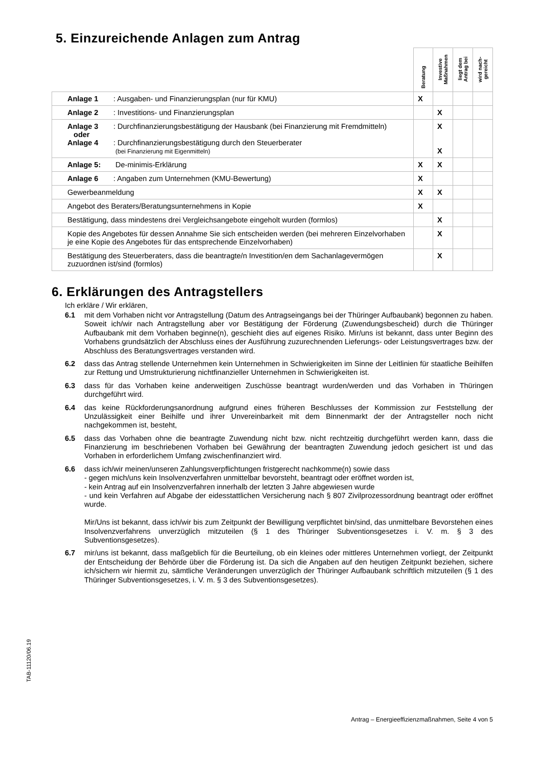5. Einzureichende Anlagen zum Antrag
| | Beratung | Investive Maßnahmen | liegt dem Antrag bei | wird nach-gereicht |
| Anlage 1 : Ausgaben- und Finanzierungsplan (nur für KMU) | X | | | |
| Anlage 2 : Investitions- und Finanzierungsplan | | X | | |
| Anlage 3 : Durchfinanzierungsbestätigung der Hausbank (bei Finanzierung mit Fremdmitteln) oder Anlage 4 : Durchfinanzierungsbestätigung durch den Steuerberater (bei Finanzierung mit Eigenmitteln) | | X X | | |
| Anlage 5: De-minimis-Erklärung | X | X | | |
| Anlage 6 : Angaben zum Unternehmen (KMU-Bewertung) | X | | | |
| Gewerbeanmeldung | X | X | | |
| Angebot des Beraters/Beratungsunternehmens in Kopie | X | | | |
| Bestätigung, dass mindestens drei Vergleichsangebote eingeholt wurden (formlos) | | X | | |
| Kopie des Angebotes für dessen Annahme Sie sich entscheiden werden (bei mehreren Einzelvorhaben je eine Kopie des Angebotes für das entsprechende Einzelvorhaben) | | X | | |
| Bestätigung des Steuerberaters, dass die beantragte/n Investition/en dem Sachanlagevermögen zuzuordnen ist/sind (formlos) | | X | | |
6. Erklärungen des Antragstellers
Ich erkläre / Wir erklären,
6.1 mit dem Vorhaben nicht vor Antragstellung (Datum des Antragseingangs bei der Thüringer Aufbaubank) begonnen zu haben. Soweit ich/wir nach Antragstellung aber vor Bestätigung der Förderung (Zuwendungsbescheid) durch die Thüringer Aufbaubank mit dem Vorhaben beginne(n), geschieht dies auf eigenes Risiko. Mir/uns ist bekannt, dass unter Beginn des Vorhabens grundsätzlich der Abschluss eines der Ausführung zuzurechnenden Lieferungs- oder Leistungsvertrages bzw. der Abschluss des Beratungsvertrages verstanden wird.
6.2 dass das Antrag stellende Unternehmen kein Unternehmen in Schwierigkeiten im Sinne der Leitlinien für staatliche Beihilfen zur Rettung und Umstrukturierung nichtfinanzieller Unternehmen in Schwierigkeiten ist.
6.3 dass für das Vorhaben keine anderweitigen Zuschüsse beantragt wurden/werden und das Vorhaben in Thüringen durchgeführt wird.
6.4 das keine Rückforderungsanordnung aufgrund eines früheren Beschlusses der Kommission zur Feststellung der Unzulässigkeit einer Beihilfe und ihrer Unvereinbarkeit mit dem Binnenmarkt der der Antragsteller noch nicht nachgekommen ist, besteht,
6.5 dass das Vorhaben ohne die beantragte Zuwendung nicht bzw. nicht rechtzeitig durchgeführt werden kann, dass die Finanzierung im beschriebenen Vorhaben bei Gewährung der beantragten Zuwendung jedoch gesichert ist und das Vorhaben in erforderlichem Umfang zwischenfinanziert wird.
6.6 dass ich/wir meinen/unseren Zahlungsverpflichtungen fristgerecht nachkomme(n) sowie dass
- gegen mich/uns kein Insolvenzverfahren unmittelbar bevorsteht, beantragt oder eröffnet worden ist,
- kein Antrag auf ein Insolvenzverfahren innerhalb der letzten 3 Jahre abgewiesen wurde
- und kein Verfahren auf Abgabe der eidesstattlichen Versicherung nach § 807 Zivilprozessordnung beantragt oder eröffnet wurde.
Mir/Uns ist bekannt, dass ich/wir bis zum Zeitpunkt der Bewilligung verpflichtet bin/sind, das unmittelbare Bevorstehen eines Insolvenzverfahrens unverzüglich mitzuteilen (§ 1 des Thüringer Subventionsgesetzes i. V. m. § 3 des Subventionsgesetzes).
6.7 mir/uns ist bekannt, dass maßgeblich für die Beurteilung, ob ein kleines oder mittleres Unternehmen vorliegt, der Zeitpunkt der Entscheidung der Behörde über die Förderung ist. Da sich die Angaben auf den heutigen Zeitpunkt beziehen, sichere ich/sichern wir hiermit zu, sämtliche Veränderungen unverzüglich der Thüringer Aufbaubank schriftlich mitzuteilen (§ 1 des Thüringer Subventionsgesetzes, i. V. m. § 3 des Subventionsgesetzes).
TAB-11120/06.19
Antrag – Energieeffizienzmaßnahmen, Seite 4 von 5